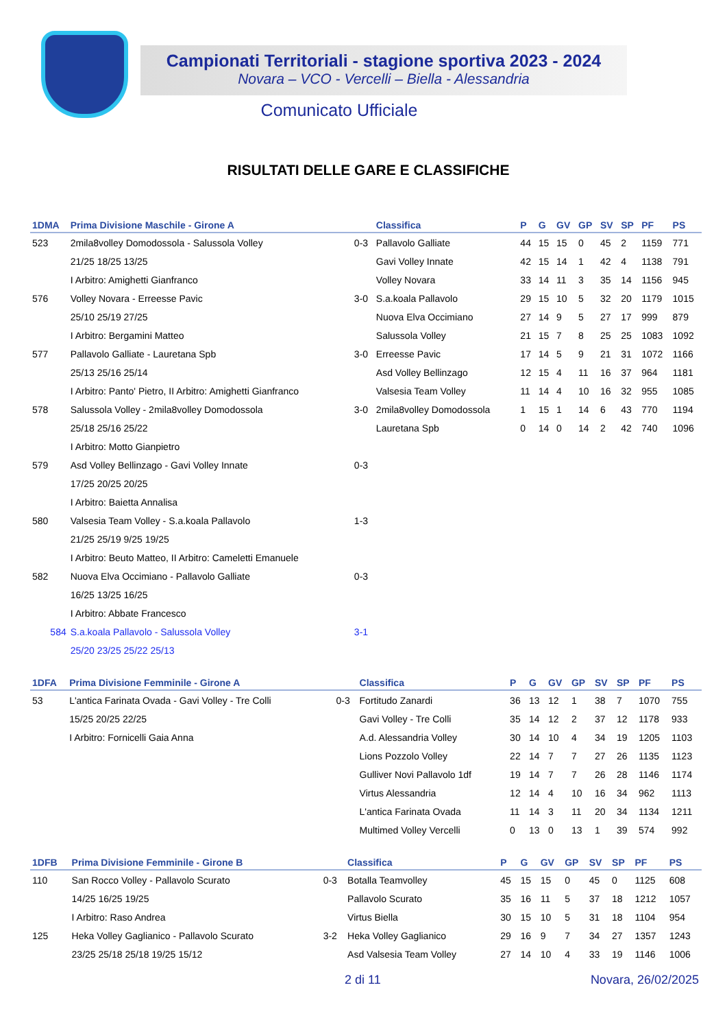Campionati Territoriali - stagione sportiva 2023 - 2024
Novara – VCO - Vercelli – Biella - Alessandria
Comunicato Ufficiale
RISULTATI DELLE GARE E CLASSIFICHE
| 1DMA | Prima Divisione Maschile - Girone A | | Classifica | P | G | GV | GP | SV | SP | PF | PS |
| --- | --- | --- | --- | --- | --- | --- | --- | --- | --- | --- | --- |
| 523 | 2mila8volley Domodossola - Salussola Volley | 0-3 | Pallavolo Galliate | 44 | 15 | 15 | 0 | 45 | 2 | 1159 | 771 |
| | 21/25 18/25 13/25 | | Gavi Volley Innate | 42 | 15 | 14 | 1 | 42 | 4 | 1138 | 791 |
| | I Arbitro: Amighetti Gianfranco | | Volley Novara | 33 | 14 | 11 | 3 | 35 | 14 | 1156 | 945 |
| 576 | Volley Novara - Erreesse Pavic | 3-0 | S.a.koala Pallavolo | 29 | 15 | 10 | 5 | 32 | 20 | 1179 | 1015 |
| | 25/10 25/19 27/25 | | Nuova Elva Occimiano | 27 | 14 | 9 | 5 | 27 | 17 | 999 | 879 |
| | I Arbitro: Bergamini Matteo | | Salussola Volley | 21 | 15 | 7 | 8 | 25 | 25 | 1083 | 1092 |
| 577 | Pallavolo Galliate - Lauretana Spb | 3-0 | Erreesse Pavic | 17 | 14 | 5 | 9 | 21 | 31 | 1072 | 1166 |
| | 25/13 25/16 25/14 | | Asd Volley Bellinzago | 12 | 15 | 4 | 11 | 16 | 37 | 964 | 1181 |
| | I Arbitro: Panto' Pietro, II Arbitro: Amighetti Gianfranco | | Valsesia Team Volley | 11 | 14 | 4 | 10 | 16 | 32 | 955 | 1085 |
| 578 | Salussola Volley - 2mila8volley Domodossola | 3-0 | 2mila8volley Domodossola | 1 | 15 | 1 | 14 | 6 | 43 | 770 | 1194 |
| | 25/18 25/16 25/22 | | Lauretana Spb | 0 | 14 | 0 | 14 | 2 | 42 | 740 | 1096 |
| | I Arbitro: Motto Gianpietro | | | | | | | | | | |
| 579 | Asd Volley Bellinzago - Gavi Volley Innate | 0-3 | | | | | | | | | |
| | 17/25 20/25 20/25 | | | | | | | | | | |
| | I Arbitro: Baietta Annalisa | | | | | | | | | | |
| 580 | Valsesia Team Volley - S.a.koala Pallavolo | 1-3 | | | | | | | | | |
| | 21/25 25/19 9/25 19/25 | | | | | | | | | | |
| | I Arbitro: Beuto Matteo, II Arbitro: Cameletti Emanuele | | | | | | | | | | |
| 582 | Nuova Elva Occimiano - Pallavolo Galliate | 0-3 | | | | | | | | | |
| | 16/25 13/25 16/25 | | | | | | | | | | |
| | I Arbitro: Abbate Francesco | | | | | | | | | | |
| 584 | S.a.koala Pallavolo - Salussola Volley | 3-1 | | | | | | | | | |
| | 25/20 23/25 25/22 25/13 | | | | | | | | | | |
| 1DFA | Prima Divisione Femminile - Girone A | | Classifica | P | G | GV | GP | SV | SP | PF | PS |
| --- | --- | --- | --- | --- | --- | --- | --- | --- | --- | --- | --- |
| 53 | L'antica Farinata Ovada - Gavi Volley - Tre Colli | 0-3 | Fortitudo Zanardi | 36 | 13 | 12 | 1 | 38 | 7 | 1070 | 755 |
| | 15/25 20/25 22/25 | | Gavi Volley - Tre Colli | 35 | 14 | 12 | 2 | 37 | 12 | 1178 | 933 |
| | I Arbitro: Fornicelli Gaia Anna | | A.d. Alessandria Volley | 30 | 14 | 10 | 4 | 34 | 19 | 1205 | 1103 |
| | | | Lions Pozzolo Volley | 22 | 14 | 7 | 7 | 27 | 26 | 1135 | 1123 |
| | | | Gulliver Novi Pallavolo 1df | 19 | 14 | 7 | 7 | 26 | 28 | 1146 | 1174 |
| | | | Virtus Alessandria | 12 | 14 | 4 | 10 | 16 | 34 | 962 | 1113 |
| | | | L'antica Farinata Ovada | 11 | 14 | 3 | 11 | 20 | 34 | 1134 | 1211 |
| | | | Multimed Volley Vercelli | 0 | 13 | 0 | 13 | 1 | 39 | 574 | 992 |
| 1DFB | Prima Divisione Femminile - Girone B | | Classifica | P | G | GV | GP | SV | SP | PF | PS |
| --- | --- | --- | --- | --- | --- | --- | --- | --- | --- | --- | --- |
| 110 | San Rocco Volley - Pallavolo Scurato | 0-3 | Botalla Teamvolley | 45 | 15 | 15 | 0 | 45 | 0 | 1125 | 608 |
| | 14/25 16/25 19/25 | | Pallavolo Scurato | 35 | 16 | 11 | 5 | 37 | 18 | 1212 | 1057 |
| | I Arbitro: Raso Andrea | | Virtus Biella | 30 | 15 | 10 | 5 | 31 | 18 | 1104 | 954 |
| 125 | Heka Volley Gaglianico - Pallavolo Scurato | 3-2 | Heka Volley Gaglianico | 29 | 16 | 9 | 7 | 34 | 27 | 1357 | 1243 |
| | 23/25 25/18 25/18 19/25 15/12 | | Asd Valsesia Team Volley | 27 | 14 | 10 | 4 | 33 | 19 | 1146 | 1006 |
2 di 11 Novara, 26/02/2025